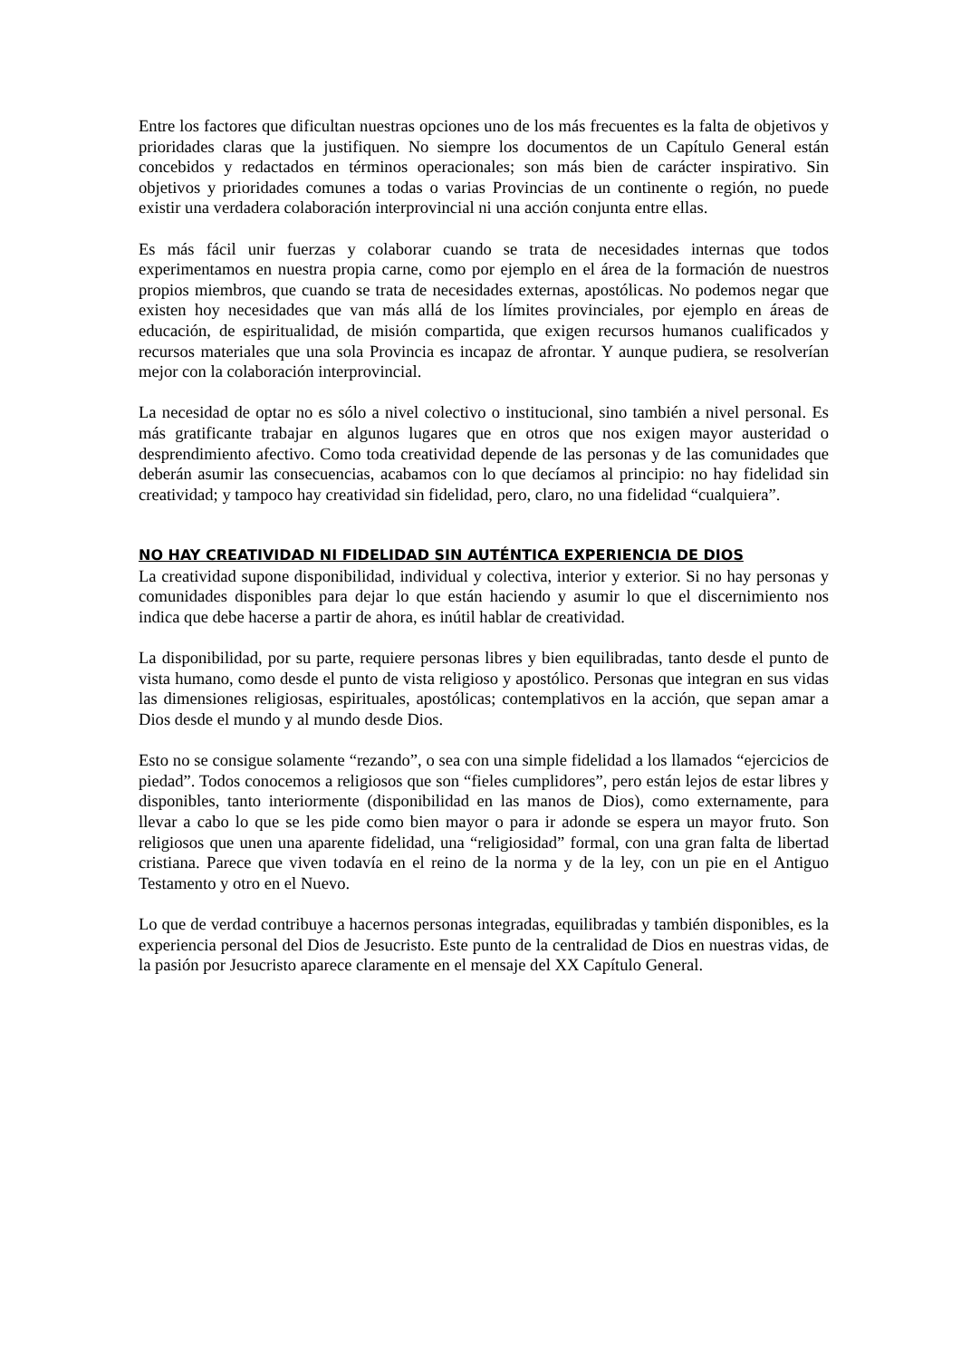Entre los factores que dificultan nuestras opciones uno de los más frecuentes es la falta de objetivos y prioridades claras que la justifiquen. No siempre los documentos de un Capítulo General están concebidos y redactados en términos operacionales; son más bien de carácter inspirativo. Sin objetivos y prioridades comunes a todas o varias Provincias de un continente o región, no puede existir una verdadera colaboración interprovincial ni una acción conjunta entre ellas.
Es más fácil unir fuerzas y colaborar cuando se trata de necesidades internas que todos experimentamos en nuestra propia carne, como por ejemplo en el área de la formación de nuestros propios miembros, que cuando se trata de necesidades externas, apostólicas. No podemos negar que existen hoy necesidades que van más allá de los límites provinciales, por ejemplo en áreas de educación, de espiritualidad, de misión compartida, que exigen recursos humanos cualificados y recursos materiales que una sola Provincia es incapaz de afrontar. Y aunque pudiera, se resolverían mejor con la colaboración interprovincial.
La necesidad de optar no es sólo a nivel colectivo o institucional, sino también a nivel personal. Es más gratificante trabajar en algunos lugares que en otros que nos exigen mayor austeridad o desprendimiento afectivo. Como toda creatividad depende de las personas y de las comunidades que deberán asumir las consecuencias, acabamos con lo que decíamos al principio: no hay fidelidad sin creatividad; y tampoco hay creatividad sin fidelidad, pero, claro, no una fidelidad “cualquiera”.
NO HAY CREATIVIDAD NI FIDELIDAD SIN AUTÉNTICA EXPERIENCIA DE DIOS
La creatividad supone disponibilidad, individual y colectiva, interior y exterior. Si no hay personas y comunidades disponibles para dejar lo que están haciendo y asumir lo que el discernimiento nos indica que debe hacerse a partir de ahora, es inútil hablar de creatividad.
La disponibilidad, por su parte, requiere personas libres y bien equilibradas, tanto desde el punto de vista humano, como desde el punto de vista religioso y apostólico. Personas que integran en sus vidas las dimensiones religiosas, espirituales, apostólicas; contemplativos en la acción, que sepan amar a Dios desde el mundo y al mundo desde Dios.
Esto no se consigue solamente “rezando”, o sea con una simple fidelidad a los llamados “ejercicios de piedad”. Todos conocemos a religiosos que son “fieles cumplidores”, pero están lejos de estar libres y disponibles, tanto interiormente (disponibilidad en las manos de Dios), como externamente, para llevar a cabo lo que se les pide como bien mayor o para ir adonde se espera un mayor fruto. Son religiosos que unen una aparente fidelidad, una “religiosidad” formal, con una gran falta de libertad cristiana. Parece que viven todavía en el reino de la norma y de la ley, con un pie en el Antiguo Testamento y otro en el Nuevo.
Lo que de verdad contribuye a hacernos personas integradas, equilibradas y también disponibles, es la experiencia personal del Dios de Jesucristo. Este punto de la centralidad de Dios en nuestras vidas, de la pasión por Jesucristo aparece claramente en el mensaje del XX Capítulo General.